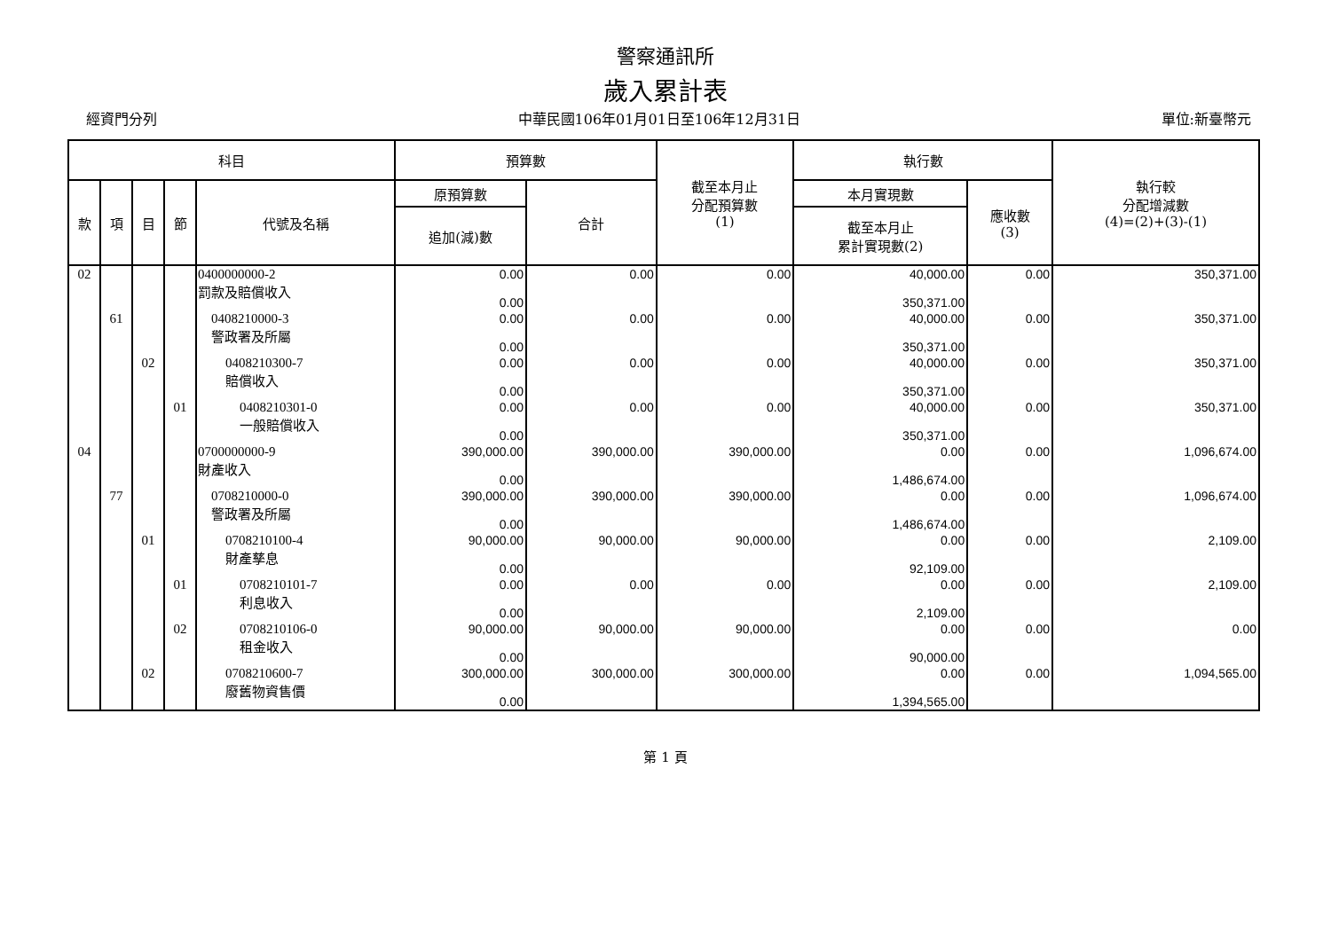警察通訊所
歲入累計表
經資門分列 中華民國106年01月01日至106年12月31日 單位:新臺幣元
| 科目 | | | | | 預算數 | | 截至本月止 分配預算數 (1) | 執行數 | | 執行較 分配增減數 (4)=(2)+(3)-(1) |
| --- | --- | --- | --- | --- | --- | --- | --- | --- | --- | --- |
| 款 | 項 | 目 | 節 | 代號及名稱 | 原預算數 | 合計 | | 本月實現數 | 應收數 (3) | |
| | | | | | 追加(減)數 | | | 截至本月止 累計實現數(2) | | |
| 02 | | | | 0400000000-2 罰款及賠償收入 | 0.00 0.00 | 0.00 | 0.00 | 40,000.00 350,371.00 | 0.00 | 350,371.00 |
| | 61 | | | 0408210000-3 警政署及所屬 | 0.00 0.00 | 0.00 | 0.00 | 40,000.00 350,371.00 | 0.00 | 350,371.00 |
| | | 02 | | 0408210300-7 賠償收入 | 0.00 0.00 | 0.00 | 0.00 | 40,000.00 350,371.00 | 0.00 | 350,371.00 |
| | | | 01 | 0408210301-0 一般賠償收入 | 0.00 0.00 | 0.00 | 0.00 | 40,000.00 350,371.00 | 0.00 | 350,371.00 |
| 04 | | | | 0700000000-9 財產收入 | 390,000.00 0.00 | 390,000.00 | 390,000.00 | 0.00 1,486,674.00 | 0.00 | 1,096,674.00 |
| | 77 | | | 0708210000-0 警政署及所屬 | 390,000.00 0.00 | 390,000.00 | 390,000.00 | 0.00 1,486,674.00 | 0.00 | 1,096,674.00 |
| | | 01 | | 0708210100-4 財產孳息 | 90,000.00 0.00 | 90,000.00 | 90,000.00 | 0.00 92,109.00 | 0.00 | 2,109.00 |
| | | | 01 | 0708210101-7 利息收入 | 0.00 0.00 | 0.00 | 0.00 | 0.00 2,109.00 | 0.00 | 2,109.00 |
| | | | 02 | 0708210106-0 租金收入 | 90,000.00 0.00 | 90,000.00 | 90,000.00 | 0.00 90,000.00 | 0.00 | 0.00 |
| | | 02 | | 0708210600-7 廢舊物資售價 | 300,000.00 0.00 | 300,000.00 | 300,000.00 | 0.00 1,394,565.00 | 0.00 | 1,094,565.00 |
第 1 頁